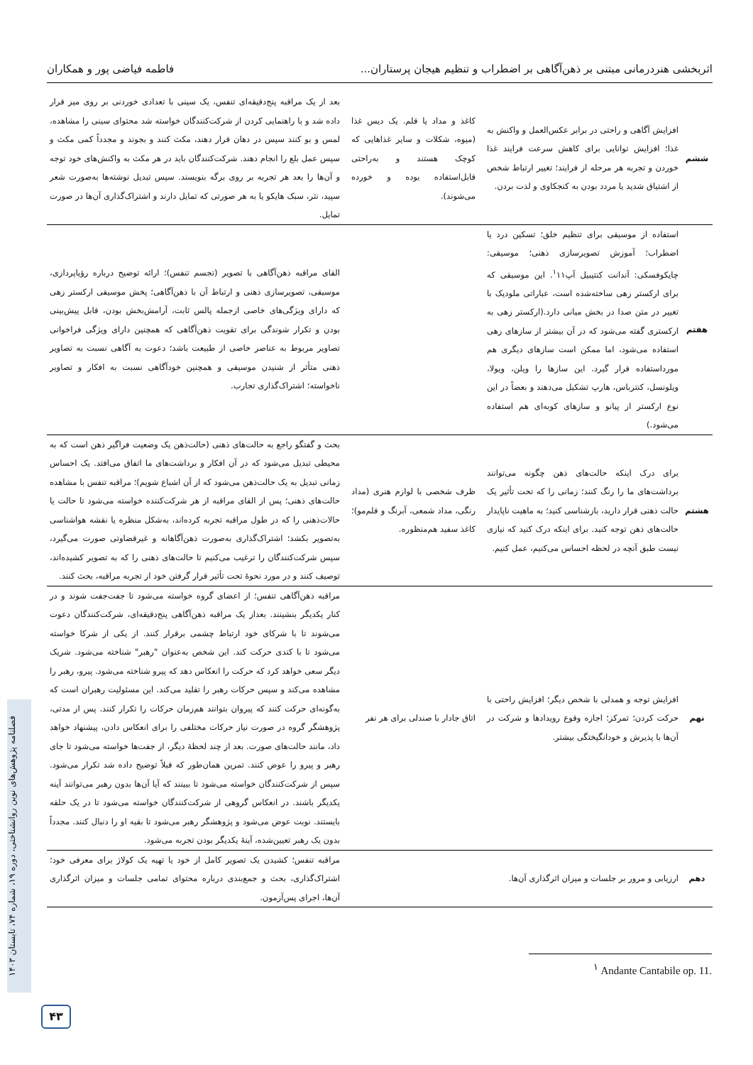اثربخشی هنردرمانی مبتنی بر ذهن‌آگاهی بر اضطراب و تنظیم هیجان پرستاران... فاطمه فیاضی پور و همکاران
| ششم | افزایش آگاهی و راحتی در برابر عکس‌العمل و واکنش به غذا؛ افزایش توانایی برای کاهش سرعت فرایند غذا خوردن و تجربه هر مرحله از فرایند؛ تغییر ارتباط شخص از اشتیاق شدید یا مردد بودن به کنجکاوی و لذت بردن. | کاغذ و مداد یا قلم. یک دیس غذا (میوه، شکلات و سایر غذاهایی که کوچک هستند و به‌راحتی قابل‌استفاده بوده و خورده می‌شوند). | بعد از یک مراقبه پنج‌دقیقه‌ای تنفس، یک سینی با تعدادی خوردنی بر روی میز قرار داده شد و با راهنمایی کردن از شرکت‌کنندگان خواسته شد محتوای سینی را مشاهده، لمس و بو کنند سپس در دهان قرار دهند، مکث کنند و بجوند و مجدداً کمی مکث و سپس عمل بلع را انجام دهند. شرکت‌کنندگان باید در هر مکث به واکنش‌های خود توجه و آن‌ها را بعد هر تجربه بر روی برگه بنویسند. سپس تبدیل نوشته‌ها به‌صورت شعر سپید، نثر، سبک هایکو یا به هر صورتی که تمایل دارند و اشتراک‌گذاری آن‌ها در صورت تمایل. |
| هفتم | استفاده از موسیقی برای تنظیم خلق؛ تسکین درد یا اضطراب؛ آموزش تصویرسازی ذهنی؛ موسیقی: چایکوفسکی: آندانت کنتیبیل آپ<sup>۱</sup>۱۱. این موسیقی که برای ارکستر زهی ساخته‌شده است، عباراتی ملودیک با تغییر در متن صدا در بخش میانی دارد.(ارکستر زهی به ارکستری گفته می‌شود که در آن بیشتر از سازهای زهی استفاده می‌شود، اما ممکن است سازهای دیگری هم مورداستفاده قرار گیرد. این سازها را ویلن، ویولا، ویلونسل، کنترباس، هارپ تشکیل می‌دهند و بعضاً در این نوع ارکستر از پیانو و سازهای کوبه‌ای هم استفاده می‌شود.) | | القای مراقبه ذهن‌آگاهی با تصویر (تجسم تنفس)؛ ارائه توضیح درباره رؤیاپردازی، موسیقی، تصویرسازی ذهنی و ارتباط آن با ذهن‌آگاهی؛ پخش موسیقی ارکستر زهی که دارای ویژگی‌های خاصی ازجمله پالس ثابت، آرامش‌بخش بودن، قابل پیش‌بینی بودن و تکرار شوندگی برای تقویت ذهن‌آگاهی که همچنین دارای ویژگی فراخوانی تصاویر مربوط به عناصر خاصی از طبیعت باشد؛ دعوت به آگاهی نسبت به تصاویر ذهنی متأثر از شنیدن موسیقی و همچنین خودآگاهی نسبت به افکار و تصاویر ناخواسته؛ اشتراک‌گذاری تجارب. |
| هشتم | برای درک اینکه حالت‌های ذهن چگونه می‌توانند برداشت‌های ما را رنگ کنند؛ زمانی را که تحت تأثیر یک حالت ذهنی قرار دارید، بازشناسی کنید؛ به ماهیت ناپایدار حالت‌های ذهن توجه کنید. برای اینکه درک کنید که نیازی نیست طبق آنچه در لحظه احساس می‌کنیم، عمل کنیم. | ظرف شخصی با لوازم هنری (مداد رنگی، مداد شمعی، آبرنگ و قلم‌مو)؛ کاغذ سفید هم‌منظوره. | بحث و گفتگو راجع به حالت‌های ذهنی (حالت‌ذهن یک وضعیت فراگیر ذهن است که به محیطی تبدیل می‌شود که در آن افکار و برداشت‌های ما اتفاق می‌افتد. یک احساس زمانی تبدیل به یک حالت‌ذهن می‌شود که از آن اشباع شویم)؛ مراقبه تنفس با مشاهده حالت‌های ذهنی؛ پس از القای مراقبه از هر شرکت‌کننده خواسته می‌شود تا حالت یا حالات‌ذهنی را که در طول مراقبه تجربه کرده‌اند، به‌شکل منظره یا نقشه هواشناسی به‌تصویر بکشد؛ اشتراک‌گذاری به‌صورت ذهن‌آگاهانه و غیرقضاوتی صورت می‌گیرد، سپس شرکت‌کنندگان را ترغیب می‌کنیم تا حالت‌های ذهنی را که به تصویر کشیده‌اند، توصیف کنند و در مورد نحوهٔ تحت تأثیر قرار گرفتن خود از تجربه مراقبه، بحث کنند. |
| نهم | افزایش توجه و همدلی با شخص دیگر؛ افزایش راحتی با حرکت کردن؛ تمرکز؛ اجازه وقوع رویدادها و شرکت در آن‌ها با پذیرش و خودانگیختگی بیشتر. | اتاق جادار با صندلی برای هر نفر | مراقبه ذهن‌آگاهی تنفس؛ از اعضای گروه خواسته می‌شود تا جفت‌جفت شوند و در کنار یکدیگر بنشینند. بعداز یک مراقبه ذهن‌آگاهی پنج‌دقیقه‌ای، شرکت‌کنندگان دعوت می‌شوند تا با شرکای خود ارتباط چشمی برقرار کنند. از یکی از شرکا خواسته می‌شود تا با کندی حرکت کند. این شخص به‌عنوان "رهبر" شناخته می‌شود. شریک دیگر سعی خواهد کرد که حرکت را انعکاس دهد که پیرو شناخته می‌شود. پیرو، رهبر را مشاهده می‌کند و سپس حرکات رهبر را تقلید می‌کند. این مسئولیت رهبران است که به‌گونه‌ای حرکت کنند که پیروان بتوانند هم‌زمان حرکات را تکرار کنند. پس از مدتی، پژوهشگر گروه در صورت نیاز حرکات مختلفی را برای انعکاس دادن، پیشنهاد خواهد داد، مانند حالت‌های صورت. بعد از چند لحظهٔ دیگر، از جفت‌ها خواسته می‌شود تا جای رهبر و پیرو را عوض کنند. تمرین همان‌طور که قبلاً توضیح داده شد تکرار می‌شود. سپس از شرکت‌کنندگان خواسته می‌شود تا ببینند که آیا آن‌ها بدون رهبر می‌توانند آینه یکدیگر باشند. در انعکاس گروهی از شرکت‌کنندگان خواسته می‌شود تا در یک حلقه بایستند. نوبت عوض می‌شود و پژوهشگر رهبر می‌شود تا بقیه او را دنبال کنند. مجدداً بدون یک رهبر تعیین‌شده، آینهٔ یکدیگر بودن تجربه می‌شود. |
| دهم | ارزیابی و مرور بر جلسات و میزان اثرگذاری آن‌ها. | | مراقبه تنفس؛ کشیدن یک تصویر کامل از خود یا تهیه یک کولاژ برای معرفی خود؛ اشتراک‌گذاری، بحث و جمع‌بندی درباره محتوای تمامی جلسات و میزان اثرگذاری آن‌ها، اجرای پس‌آزمون. |
<sup>۱</sup> Andante Cantabile op. 11.
فصلنامه پژوهش‌های نوین روانشناختی، دوره ۱۹، شماره ۷۴، تابستان ۱۴۰۳
۴۳